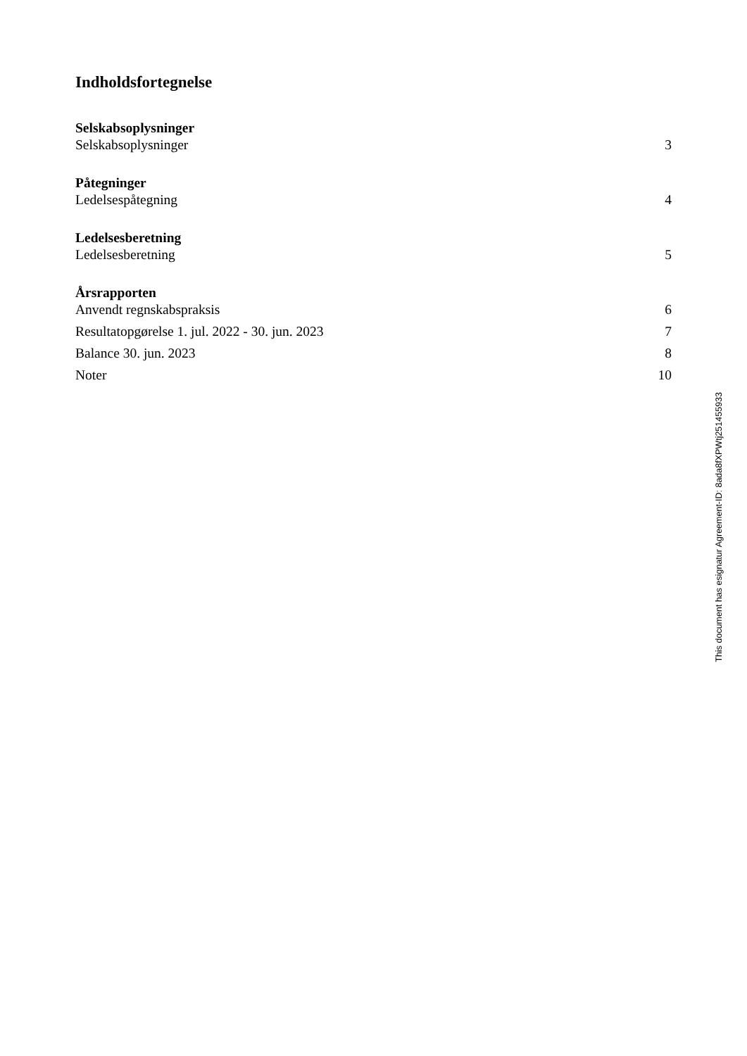Indholdsfortegnelse
| Selskabsoplysninger | |
| --- | --- |
| Selskabsoplysninger | 3 |
| Påtegninger | |
| Ledelsespåtegning | 4 |
| Ledelsesberetning | |
| Ledelsesberetning | 5 |
| Årsrapporten | |
| Anvendt regnskabspraksis | 6 |
| Resultatopgørelse 1. jul. 2022 - 30. jun. 2023 | 7 |
| Balance 30. jun. 2023 | 8 |
| Noter | 10 |
This document has esignatur Agreement-ID: 8ada8fXPWtj251455933